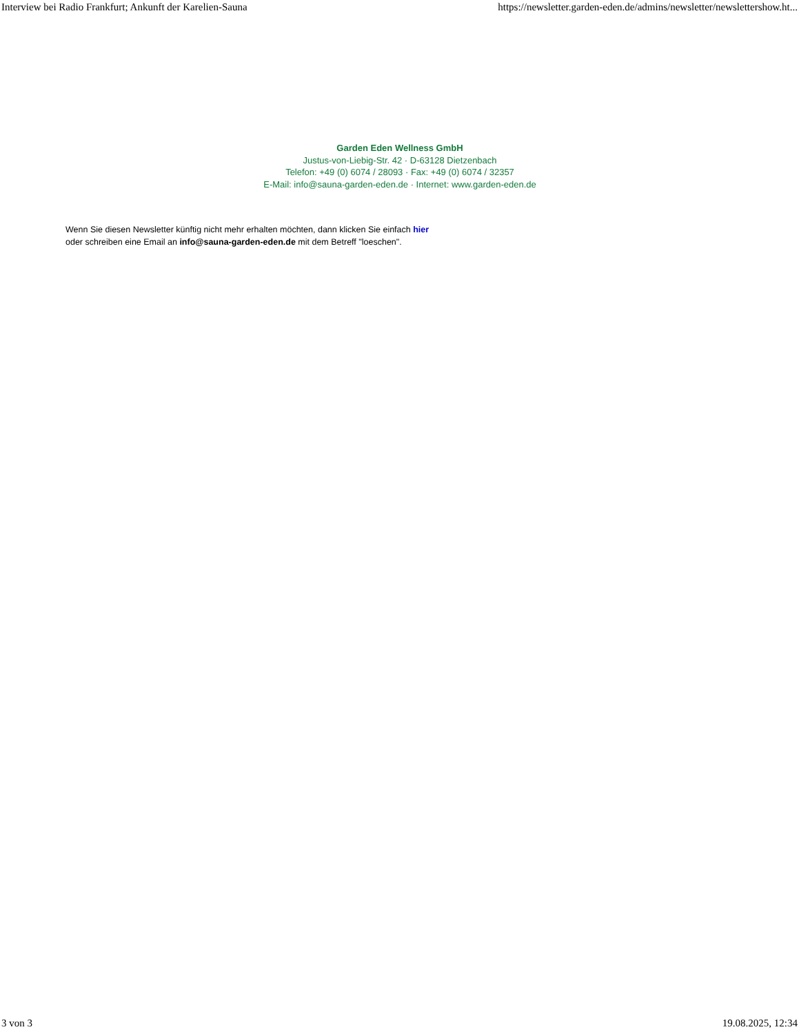Interview bei Radio Frankfurt; Ankunft der Karelien-Sauna https://newsletter.garden-eden.de/admins/newsletter/newslettershow.ht...
Garden Eden Wellness GmbH
Justus-von-Liebig-Str. 42 · D-63128 Dietzenbach
Telefon: +49 (0) 6074 / 28093 · Fax: +49 (0) 6074 / 32357
E-Mail: info@sauna-garden-eden.de · Internet: www.garden-eden.de
Wenn Sie diesen Newsletter künftig nicht mehr erhalten möchten, dann klicken Sie einfach hier
oder schreiben eine Email an info@sauna-garden-eden.de mit dem Betreff "loeschen".
3 von 3 19.08.2025, 12:34